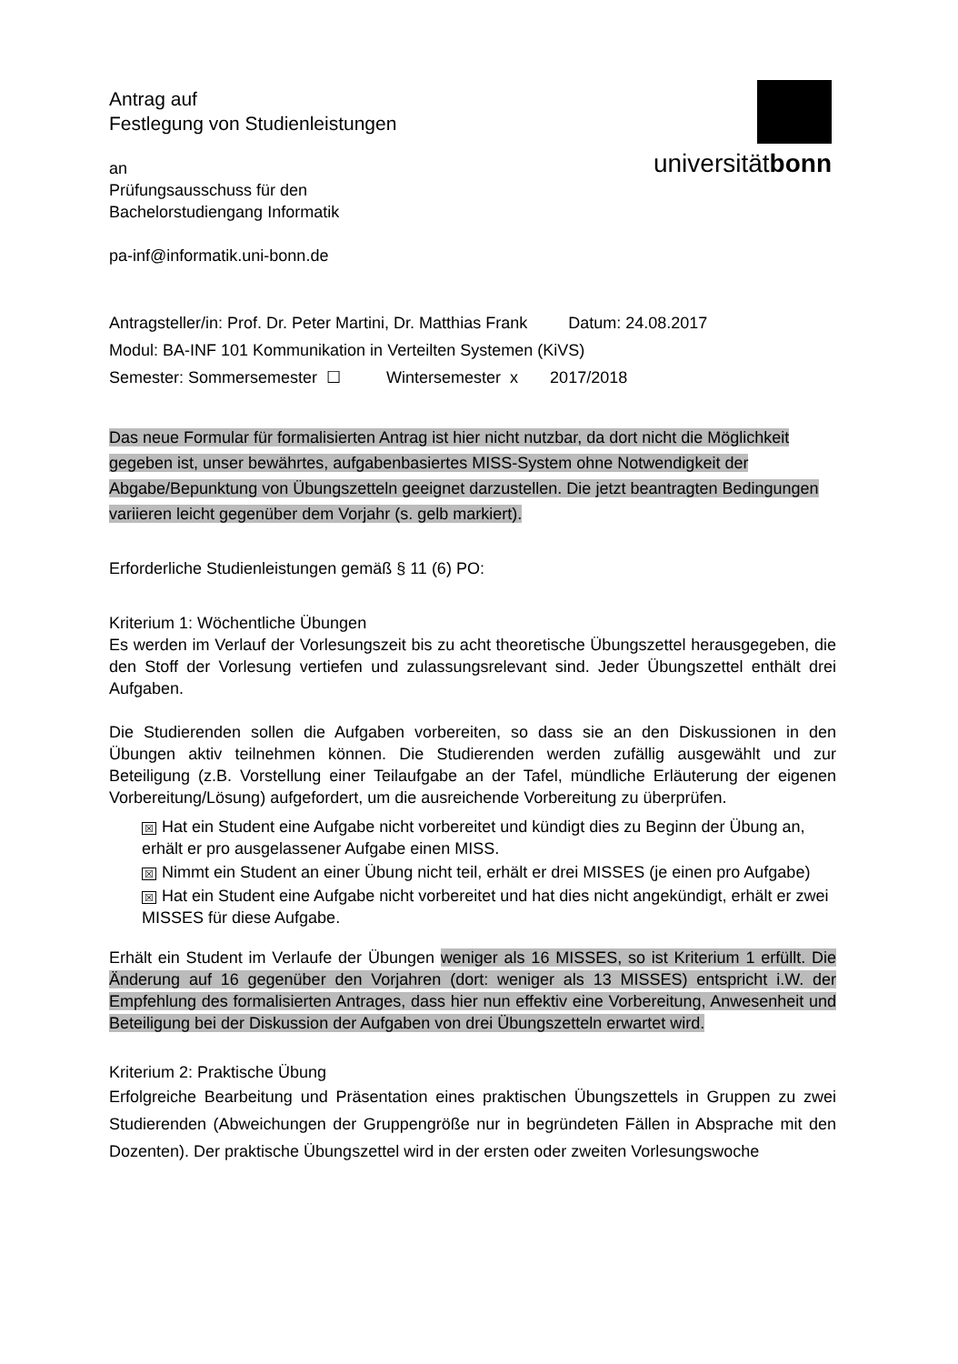universitätbonn
Antrag auf
Festlegung von Studienleistungen
an
Prüfungsausschuss für den
Bachelorstudiengang Informatik
pa-inf@informatik.uni-bonn.de
Antragsteller/in: Prof. Dr. Peter Martini, Dr. Matthias Frank Datum: 24.08.2017
Modul: BA-INF 101 Kommunikation in Verteilten Systemen (KiVS)
Semester: Sommersemester ☐ Wintersemester x 2017/2018
Das neue Formular für formalisierten Antrag ist hier nicht nutzbar, da dort nicht die Möglichkeit gegeben ist, unser bewährtes, aufgabenbasiertes MISS-System ohne Notwendigkeit der Abgabe/Bepunktung von Übungszetteln geeignet darzustellen. Die jetzt beantragten Bedingungen variieren leicht gegenüber dem Vorjahr (s. gelb markiert).
Erforderliche Studienleistungen gemäß § 11 (6) PO:
Kriterium 1: Wöchentliche Übungen
Es werden im Verlauf der Vorlesungszeit bis zu acht theoretische Übungszettel herausgegeben, die den Stoff der Vorlesung vertiefen und zulassungsrelevant sind. Jeder Übungszettel enthält drei Aufgaben.
Die Studierenden sollen die Aufgaben vorbereiten, so dass sie an den Diskussionen in den Übungen aktiv teilnehmen können. Die Studierenden werden zufällig ausgewählt und zur Beteiligung (z.B. Vorstellung einer Teilaufgabe an der Tafel, mündliche Erläuterung der eigenen Vorbereitung/Lösung) aufgefordert, um die ausreichende Vorbereitung zu überprüfen.
☒ Hat ein Student eine Aufgabe nicht vorbereitet und kündigt dies zu Beginn der Übung an, erhält er pro ausgelassener Aufgabe einen MISS.
☒ Nimmt ein Student an einer Übung nicht teil, erhält er drei MISSES (je einen pro Aufgabe)
☒ Hat ein Student eine Aufgabe nicht vorbereitet und hat dies nicht angekündigt, erhält er zwei MISSES für diese Aufgabe.
Erhält ein Student im Verlaufe der Übungen weniger als 16 MISSES, so ist Kriterium 1 erfüllt. Die Änderung auf 16 gegenüber den Vorjahren (dort: weniger als 13 MISSES) entspricht i.W. der Empfehlung des formalisierten Antrages, dass hier nun effektiv eine Vorbereitung, Anwesenheit und Beteiligung bei der Diskussion der Aufgaben von drei Übungszetteln erwartet wird.
Kriterium 2: Praktische Übung
Erfolgreiche Bearbeitung und Präsentation eines praktischen Übungszettels in Gruppen zu zwei Studierenden (Abweichungen der Gruppengröße nur in begründeten Fällen in Absprache mit den Dozenten). Der praktische Übungszettel wird in der ersten oder zweiten Vorlesungswoche